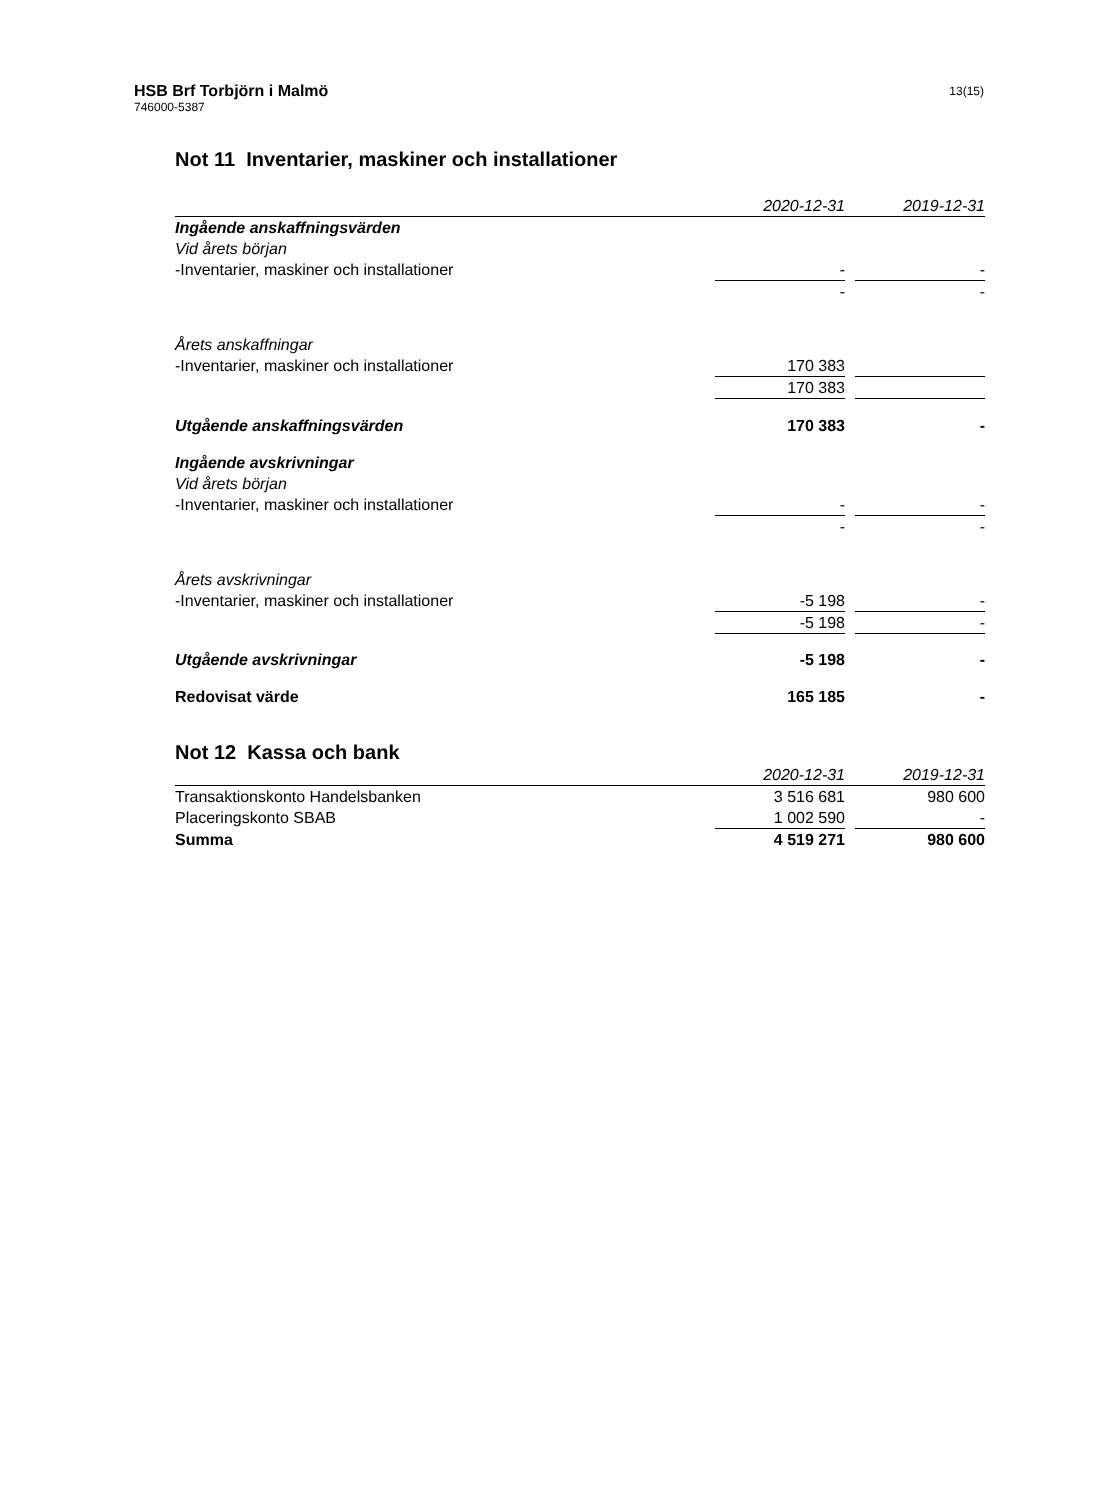HSB Brf Torbjörn i Malmö
746000-5387
13(15)
Not 11 Inventarier, maskiner och installationer
| | 2020-12-31 | | 2019-12-31 |
| --- | --- | --- | --- |
| Ingående anskaffningsvärden | | | |
| Vid årets början | | | |
| -Inventarier, maskiner och installationer | - | | - |
| | - | | - |
| Årets anskaffningar | | | |
| -Inventarier, maskiner och installationer | 170 383 | | |
| | 170 383 | | |
| Utgående anskaffningsvärden | 170 383 | | - |
| Ingående avskrivningar | | | |
| Vid årets början | | | |
| -Inventarier, maskiner och installationer | - | | - |
| | - | | - |
| Årets avskrivningar | | | |
| -Inventarier, maskiner och installationer | -5 198 | | - |
| | -5 198 | | - |
| Utgående avskrivningar | -5 198 | | - |
| Redovisat värde | 165 185 | | - |
Not 12 Kassa och bank
| | 2020-12-31 | | 2019-12-31 |
| --- | --- | --- | --- |
| Transaktionskonto Handelsbanken | 3 516 681 | | 980 600 |
| Placeringskonto SBAB | 1 002 590 | | - |
| Summa | 4 519 271 | | 980 600 |